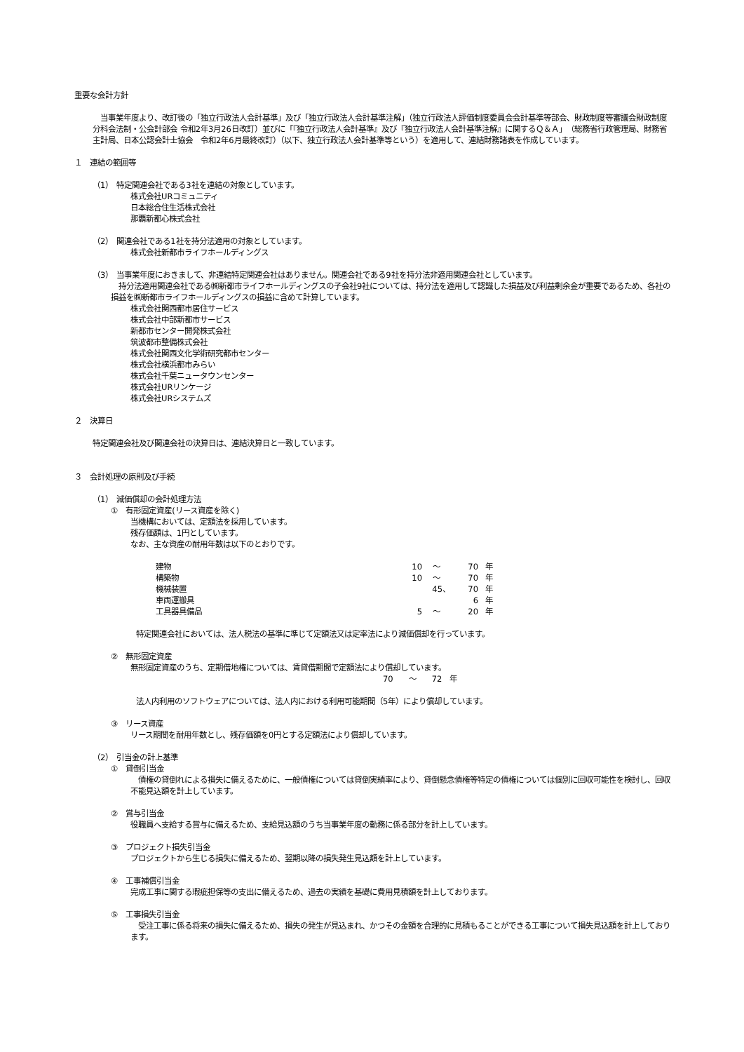重要な会計方針
　当事業年度より、改訂後の「独立行政法人会計基準」及び「独立行政法人会計基準注解」（独立行政法人評価制度委員会会計基準等部会、財政制度等審議会財政制度分科会法制・公会計部会 令和2年3月26日改訂）並びに「『独立行政法人会計基準』及び『独立行政法人会計基準注解』に関するＱ＆Ａ」（総務省行政管理局、財務省主計局、日本公認会計士協会　令和2年6月最終改訂）（以下、独立行政法人会計基準等という）を適用して、連結財務諸表を作成しています。
１　連結の範囲等
（1）　特定関連会社である3社を連結の対象としています。
株式会社URコミュニティ
日本総合住生活株式会社
那覇新都心株式会社
（2）　関連会社である1社を持分法適用の対象としています。
株式会社新都市ライフホールディングス
（3）　当事業年度におきまして、非連結特定関連会社はありません。関連会社である9社を持分法非適用関連会社としています。
　持分法適用関連会社である㈱新都市ライフホールディングスの子会社9社については、持分法を適用して認識した損益及び利益剰余金が重要であるため、各社の損益を㈱新都市ライフホールディングスの損益に含めて計算しています。
株式会社関西都市居住サービス
株式会社中部新都市サービス
新都市センター開発株式会社
筑波都市整備株式会社
株式会社関西文化学術研究都市センター
株式会社横浜都市みらい
株式会社千葉ニュータウンセンター
株式会社URリンケージ
株式会社URシステムズ
２　決算日
特定関連会社及び関連会社の決算日は、連結決算日と一致しています。
３　会計処理の原則及び手続
（1）　減価償却の会計処理方法
①　有形固定資産(リース資産を除く)
当機構においては、定額法を採用しています。
残存価額は、1円としています。
なお、主な資産の耐用年数は以下のとおりです。
| 建物 | 10 | ～ | 70 | 年 |
| 構築物 | 10 | ～ | 70 | 年 |
| 機械装置 | | 45、 | 70 | 年 |
| 車両運搬具 | | | 6 | 年 |
| 工具器具備品 | 5 | ～ | 20 | 年 |
特定関連会社においては、法人税法の基準に準じて定額法又は定率法により減価償却を行っています。
②　無形固定資産
無形固定資産のうち、定期借地権については、賃貸借期間で定額法により償却しています。
70　　～　　72　年
法人内利用のソフトウェアについては、法人内における利用可能期間（5年）により償却しています。
③　リース資産
リース期間を耐用年数とし、残存価額を0円とする定額法により償却しています。
（2）　引当金の計上基準
①　貸倒引当金
　債権の貸倒れによる損失に備えるために、一般債権については貸倒実績率により、貸倒懸念債権等特定の債権については個別に回収可能性を検討し、回収不能見込額を計上しています。
②　賞与引当金
役職員へ支給する賞与に備えるため、支給見込額のうち当事業年度の勤務に係る部分を計上しています。
③　プロジェクト損失引当金
プロジェクトから生じる損失に備えるため、翌期以降の損失発生見込額を計上しています。
④　工事補償引当金
完成工事に関する瑕疵担保等の支出に備えるため、過去の実績を基礎に費用見積額を計上しております。
⑤　工事損失引当金
　受注工事に係る将来の損失に備えるため、損失の発生が見込まれ、かつその金額を合理的に見積もることができる工事について損失見込額を計上しております。